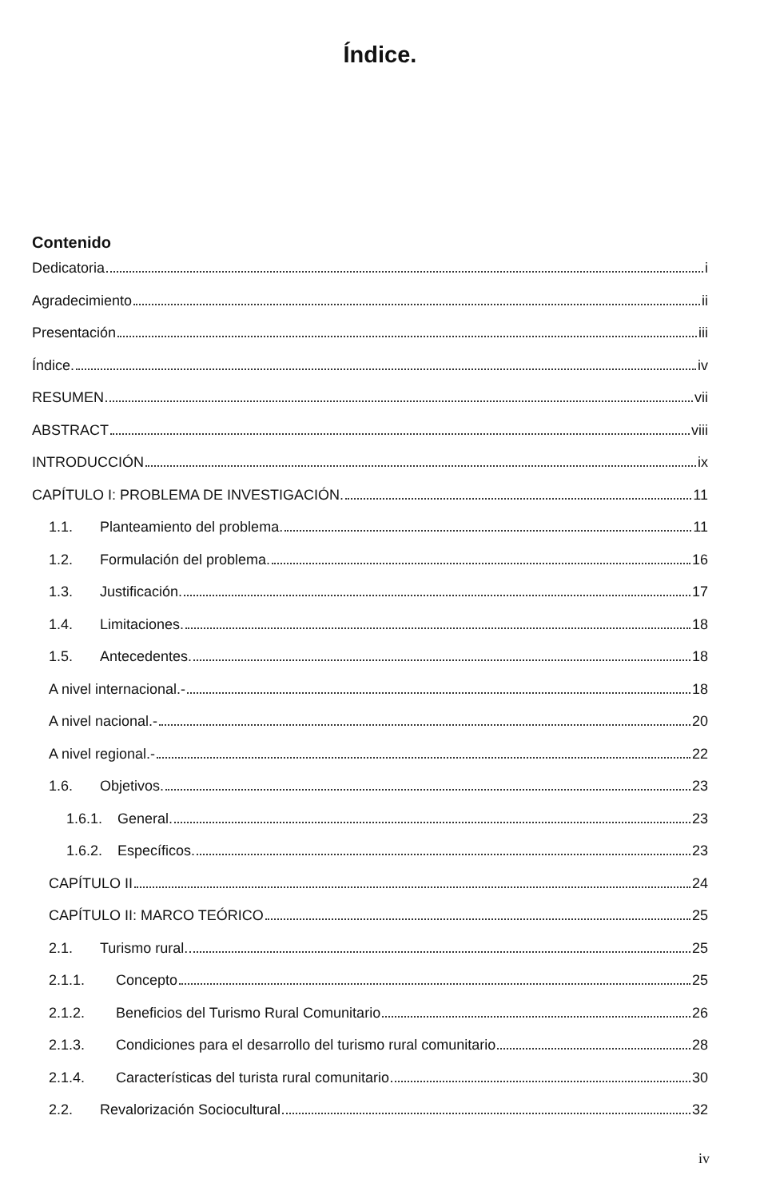Índice.
Contenido
Dedicatoria i
Agradecimiento ii
Presentación iii
Índice. iv
RESUMEN vii
ABSTRACT viii
INTRODUCCIÓN ix
CAPÍTULO I: PROBLEMA DE INVESTIGACIÓN. 11
1.1. Planteamiento del problema. 11
1.2. Formulación del problema. 16
1.3. Justificación. 17
1.4. Limitaciones. 18
1.5. Antecedentes. 18
A nivel internacional.- 18
A nivel nacional.- 20
A nivel regional.- 22
1.6. Objetivos. 23
1.6.1. General. 23
1.6.2. Específicos. 23
CAPÍTULO II 24
CAPÍTULO II: MARCO TEÓRICO 25
2.1. Turismo rural. 25
2.1.1. Concepto 25
2.1.2. Beneficios del Turismo Rural Comunitario 26
2.1.3. Condiciones para el desarrollo del turismo rural comunitario 28
2.1.4. Características del turista rural comunitario 30
2.2. Revalorización Sociocultural 32
iv